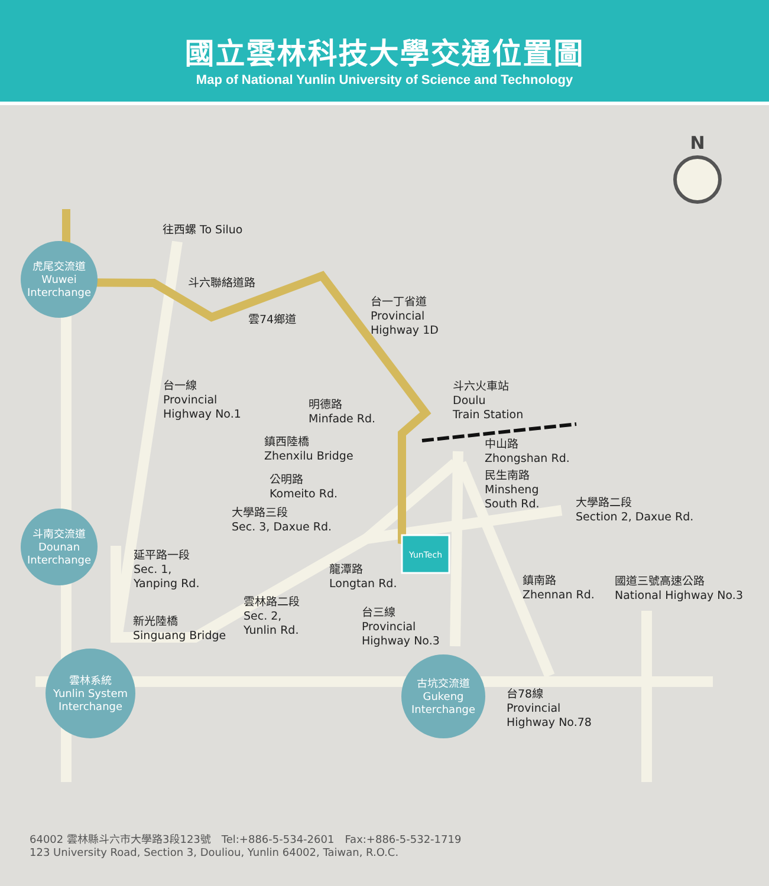國立雲林科技大學交通位置圖
Map of National Yunlin University of Science and Technology
YunTech
N
虎尾交流道
Wuwei
Interchange
斗南交流道
Dounan
Interchange
雲林系統
Yunlin System
Interchange
古坑交流道
Gukeng
Interchange
往西螺 To Siluo
斗六聯絡道路
雲74鄉道
台一丁省道
Provincial
Highway 1D
台一線
Provincial
Highway No.1
明德路
Minfade Rd.
斗六火車站
Doulu
Train Station
鎮西陸橋
Zhenxilu Bridge
中山路
Zhongshan Rd.
公明路
Komeito Rd.
民生南路
Minsheng
South Rd.
大學路三段
Sec. 3, Daxue Rd.
大學路二段
Section 2, Daxue Rd.
延平路一段
Sec. 1,
Yanping Rd.
龍潭路
Longtan Rd.
鎮南路
Zhennan Rd.
國道三號高速公路
National Highway No.3
雲林路二段
Sec. 2,
Yunlin Rd.
新光陸橋
Singuang Bridge
台三線
Provincial
Highway No.3
台78線
Provincial
Highway No.78
64002 雲林縣斗六市大學路3段123號　Tel:+886-5-534-2601　Fax:+886-5-532-1719
123 University Road, Section 3, Douliou, Yunlin 64002, Taiwan, R.O.C.